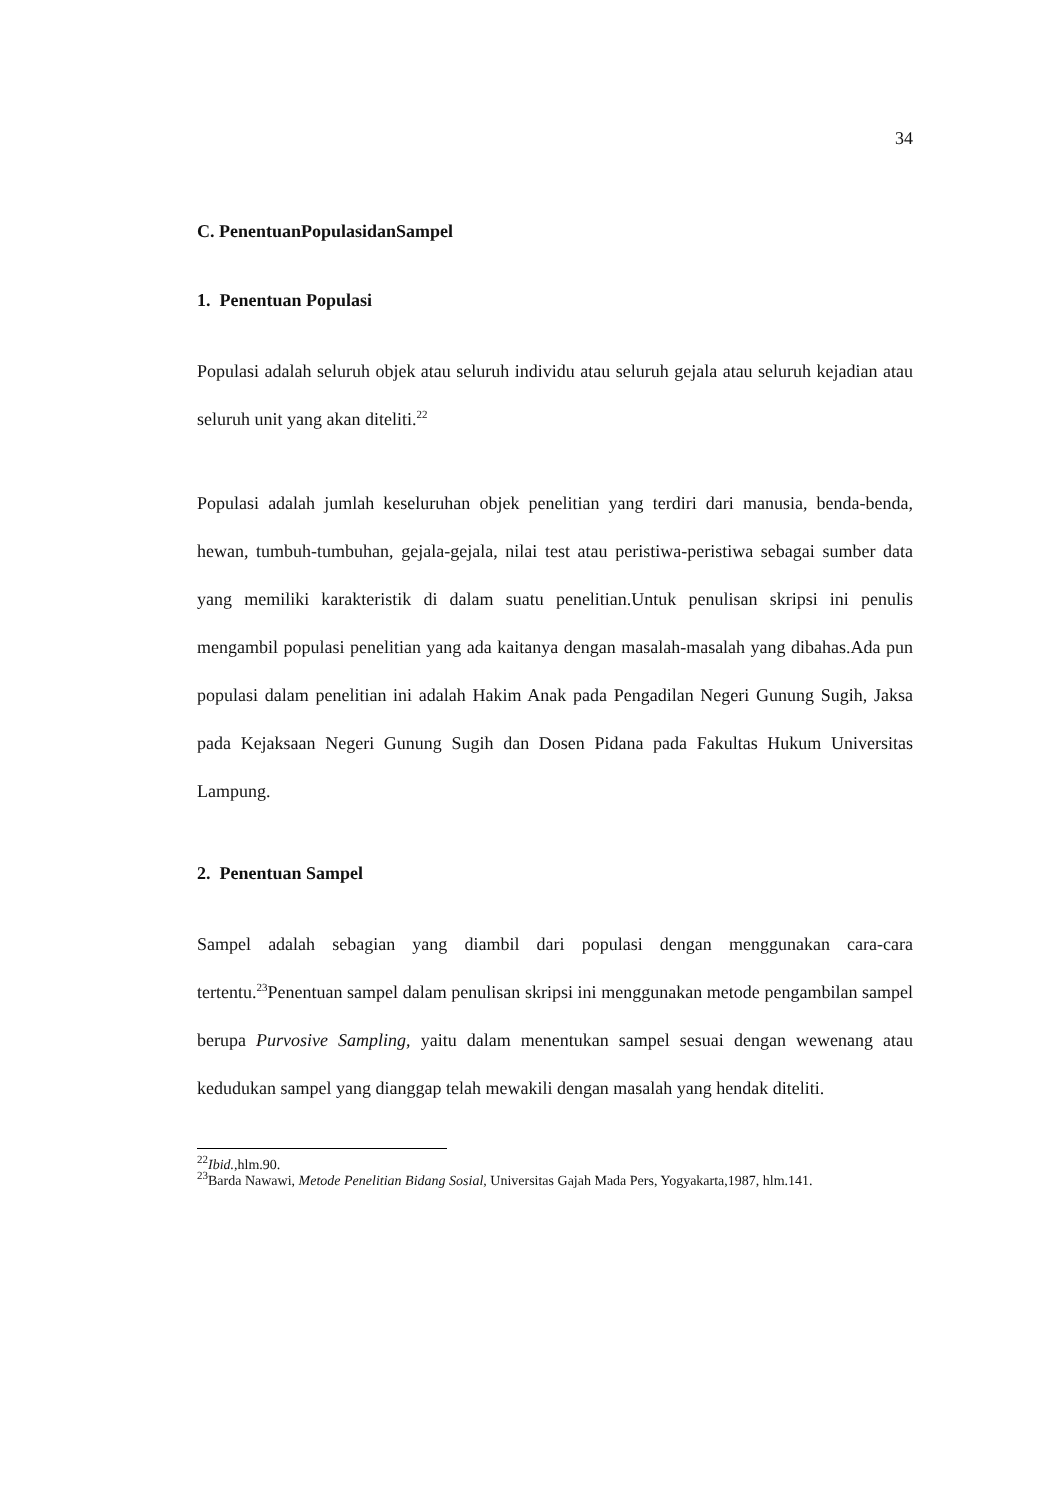34
C. PenentuanPopulasidanSampel
1. Penentuan Populasi
Populasi adalah seluruh objek atau seluruh individu atau seluruh gejala atau seluruh kejadian atau seluruh unit yang akan diteliti.<sup>22</sup>
Populasi adalah jumlah keseluruhan objek penelitian yang terdiri dari manusia, benda-benda, hewan, tumbuh-tumbuhan, gejala-gejala, nilai test atau peristiwa-peristiwa sebagai sumber data yang memiliki karakteristik di dalam suatu penelitian.Untuk penulisan skripsi ini penulis mengambil populasi penelitian yang ada kaitanya dengan masalah-masalah yang dibahas.Ada pun populasi dalam penelitian ini adalah Hakim Anak pada Pengadilan Negeri Gunung Sugih, Jaksa pada Kejaksaan Negeri Gunung Sugih dan Dosen Pidana pada Fakultas Hukum Universitas Lampung.
2. Penentuan Sampel
Sampel adalah sebagian yang diambil dari populasi dengan menggunakan cara-cara tertentu.<sup>23</sup>Penentuan sampel dalam penulisan skripsi ini menggunakan metode pengambilan sampel berupa Purvosive Sampling, yaitu dalam menentukan sampel sesuai dengan wewenang atau kedudukan sampel yang dianggap telah mewakili dengan masalah yang hendak diteliti.
<sup>22</sup> Ibid., hlm.90.
<sup>23</sup> Barda Nawawi, Metode Penelitian Bidang Sosial, Universitas Gajah Mada Pers, Yogyakarta,1987, hlm.141.